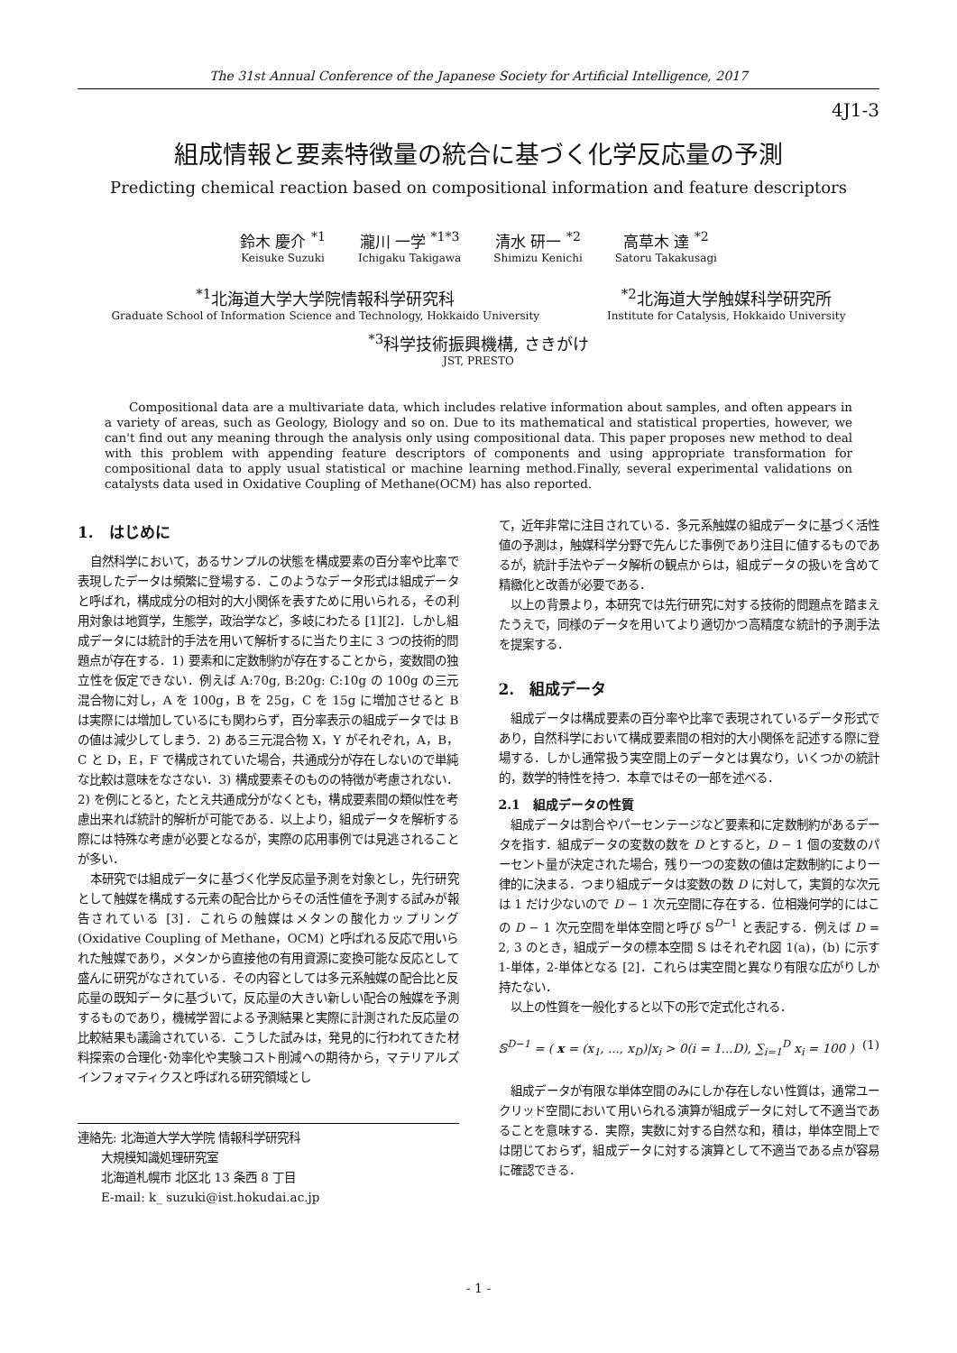The 31st Annual Conference of the Japanese Society for Artificial Intelligence, 2017
4J1-3
組成情報と要素特徴量の統合に基づく化学反応量の予測
Predicting chemical reaction based on compositional information and feature descriptors
鈴木 慶介 <sup>*1</sup>
Keisuke Suzuki
瀧川 一学 <sup>*1*3</sup>
Ichigaku Takigawa
清水 研一 <sup>*2</sup>
Shimizu Kenichi
高草木 達 <sup>*2</sup>
Satoru Takakusagi
<sup>*1</sup>北海道大学大学院情報科学研究科
Graduate School of Information Science and Technology, Hokkaido University
<sup>*2</sup>北海道大学触媒科学研究所
Institute for Catalysis, Hokkaido University
<sup>*3</sup>科学技術振興機構, さきがけ
JST, PRESTO
Compositional data are a multivariate data, which includes relative information about samples, and often appears in a variety of areas, such as Geology, Biology and so on. Due to its mathematical and statistical properties, however, we can't find out any meaning through the analysis only using compositional data. This paper proposes new method to deal with this problem with appending feature descriptors of components and using appropriate transformation for compositional data to apply usual statistical or machine learning method.Finally, several experimental validations on catalysts data used in Oxidative Coupling of Methane(OCM) has also reported.
1.　はじめに
自然科学において，あるサンプルの状態を構成要素の百分率や比率で表現したデータは頻繁に登場する．このようなデータ形式は組成データと呼ばれ，構成成分の相対的大小関係を表すために用いられる，その利用対象は地質学，生態学，政治学など，多岐にわたる [1][2]．しかし組成データには統計的手法を用いて解析するに当たり主に 3 つの技術的問題点が存在する．1) 要素和に定数制約が存在することから，変数間の独立性を仮定できない．例えば A:70g, B:20g: C:10g の 100g の三元混合物に対し，A を 100g，B を 25g，C を 15g に増加させると B は実際には増加しているにも関わらず，百分率表示の組成データでは B の値は減少してしまう．2) ある三元混合物 X，Y がそれぞれ，A，B，C と D，E，F で構成されていた場合，共通成分が存在しないので単純な比較は意味をなさない．3) 構成要素そのものの特徴が考慮されない．2) を例にとると，たとえ共通成分がなくとも，構成要素間の類似性を考慮出来れば統計的解析が可能である．以上より，組成データを解析する際には特殊な考慮が必要となるが，実際の応用事例では見逃されることが多い．
本研究では組成データに基づく化学反応量予測を対象とし，先行研究として触媒を構成する元素の配合比からその活性値を予測する試みが報告されている [3]．これらの触媒はメタンの酸化カップリング (Oxidative Coupling of Methane，OCM) と呼ばれる反応で用いられた触媒であり，メタンから直接他の有用資源に変換可能な反応として盛んに研究がなされている．その内容としては多元系触媒の配合比と反応量の既知データに基づいて，反応量の大きい新しい配合の触媒を予測するものであり，機械学習による予測結果と実際に計測された反応量の比較結果も議論されている．こうした試みは，発見的に行われてきた材料探索の合理化･効率化や実験コスト削減への期待から，マテリアルズインフォマティクスと呼ばれる研究領域とし
連絡先: 北海道大学大学院 情報科学研究科
　　大規模知識処理研究室
　　北海道札幌市 北区北 13 条西 8 丁目
　　E-mail: k_ suzuki@ist.hokudai.ac.jp
て，近年非常に注目されている．多元系触媒の組成データに基づく活性値の予測は，触媒科学分野で先んじた事例であり注目に値するものであるが，統計手法やデータ解析の観点からは，組成データの扱いを含めて精緻化と改善が必要である．
以上の背景より，本研究では先行研究に対する技術的問題点を踏まえたうえで，同様のデータを用いてより適切かつ高精度な統計的予測手法を提案する．
2.　組成データ
組成データは構成要素の百分率や比率で表現されているデータ形式であり，自然科学において構成要素間の相対的大小関係を記述する際に登場する．しかし通常扱う実空間上のデータとは異なり，いくつかの統計的，数学的特性を持つ．本章ではその一部を述べる．
2.1　組成データの性質
組成データは割合やパーセンテージなど要素和に定数制約があるデータを指す．組成データの変数の数を D とすると，D − 1 個の変数のパーセント量が決定された場合，残り一つの変数の値は定数制約により一律的に決まる．つまり組成データは変数の数 D に対して，実質的な次元は 1 だけ少ないので D − 1 次元空間に存在する．位相幾何学的にはこの D − 1 次元空間を単体空間と呼び 𝕊<sup>D−1</sup> と表記する．例えば D = 2, 3 のとき，組成データの標本空間 𝕊 はそれぞれ図 1(a)，(b) に示す 1-単体，2-単体となる [2]．これらは実空間と異なり有限な広がりしか持たない．
以上の性質を一般化すると以下の形で定式化される．
𝕊<sup>D−1</sup> = ( x = (x<sub>1</sub>, ..., x<sub>D</sub>)|x<sub>i</sub> > 0(i = 1...D), ∑<sub>i=1</sub><sup>D</sup> x<sub>i</sub> = 100 ) (1)
組成データが有限な単体空間のみにしか存在しない性質は，通常ユークリッド空間において用いられる演算が組成データに対して不適当であることを意味する．実際，実数に対する自然な和，積は，単体空間上では閉じておらず，組成データに対する演算として不適当である点が容易に確認できる．
- 1 -